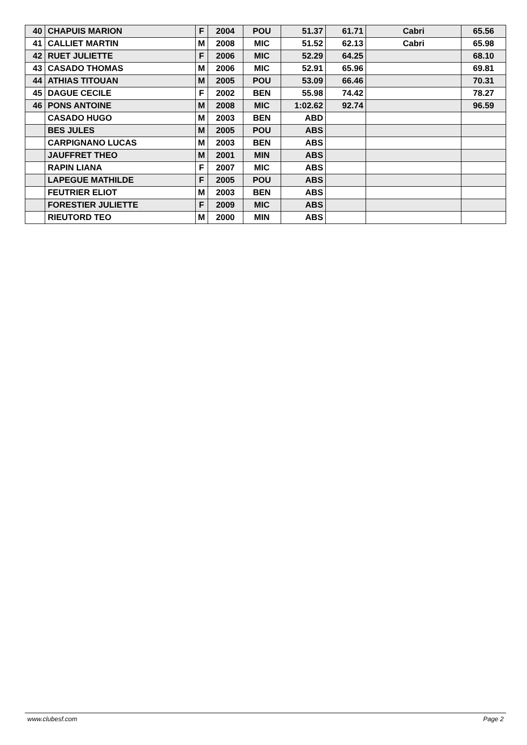| 40 | CHAPUIS MARION | F | 2004 | POU | 51.37 | 61.71 | Cabri | 65.56 |
| 41 | CALLIET MARTIN | M | 2008 | MIC | 51.52 | 62.13 | Cabri | 65.98 |
| 42 | RUET JULIETTE | F | 2006 | MIC | 52.29 | 64.25 | | 68.10 |
| 43 | CASADO THOMAS | M | 2006 | MIC | 52.91 | 65.96 | | 69.81 |
| 44 | ATHIAS TITOUAN | M | 2005 | POU | 53.09 | 66.46 | | 70.31 |
| 45 | DAGUE CECILE | F | 2002 | BEN | 55.98 | 74.42 | | 78.27 |
| 46 | PONS ANTOINE | M | 2008 | MIC | 1:02.62 | 92.74 | | 96.59 |
| | CASADO HUGO | M | 2003 | BEN | ABD | | | |
| | BES JULES | M | 2005 | POU | ABS | | | |
| | CARPIGNANO LUCAS | M | 2003 | BEN | ABS | | | |
| | JAUFFRET THEO | M | 2001 | MIN | ABS | | | |
| | RAPIN LIANA | F | 2007 | MIC | ABS | | | |
| | LAPEGUE MATHILDE | F | 2005 | POU | ABS | | | |
| | FEUTRIER ELIOT | M | 2003 | BEN | ABS | | | |
| | FORESTIER JULIETTE | F | 2009 | MIC | ABS | | | |
| | RIEUTORD TEO | M | 2000 | MIN | ABS | | | |
www.clubesf.com Page 2